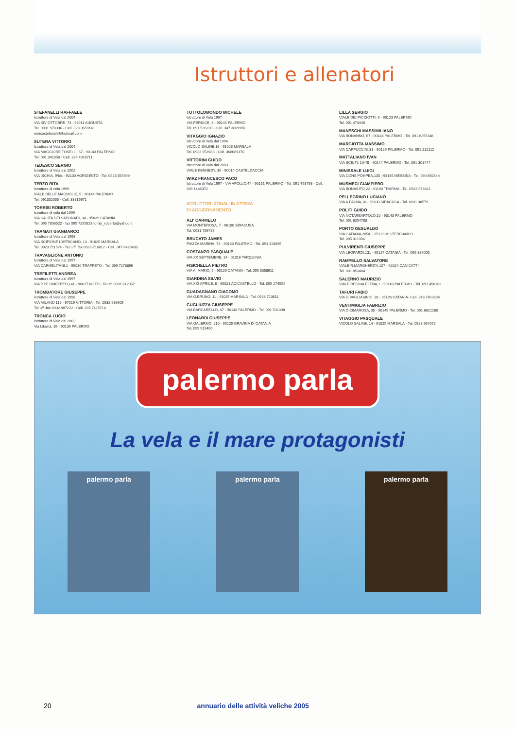Istruttori e allenatori
STEFANELLI RAFFAELE
Istruttore di Vela dal 2004
VIA XIV OTTOBRE, 74 - 96011 AUGUSTA
Tel. 0931 978336 - Cell. 328 3659141
enricostefanelli@hotmail.com
SUTERA VITTORIO
Istruttore di Vela dal 2004
VIA MAGGIORE TOSELLI, 67 - 90143 PALERMO
Tel. 091 341858 - Cell. 339 4016711
TEDESCO SERGIO
Istruttore di Vela dal 2002
VIA ISCHIA, 9/bis - 92100 AGRIGENTO - Tel. 0923 554909
TERZO RITA
Istruttore di vela 1999
VIALE DELLE MAGNOLIE, 5 - 90144 PALERMO
Tel. 091302055 - Cell. 33816671
TORRISI ROBERTO
Istruttore di vela dal 1999
VIA SALITA DEI SAPONARI, 34 - 95039 CATANIA
Tel. 095 7806522 - fax 095 7255823 torrisi_roberto@yahoo.it
TRAMATI GIANMARCO
Istruttore di Vela dal 1998
VIA SCIPIONE L'AFRICANO, 13 - 91025 MARSALA
Tel. 0923 711524 - Tel. uff. fax 0923-716012 - Cell. 347 6428433
TRAVAGLIONE ANTONIO
Istruttore di Vela dal 1997
VIA CARMELITANI,1 - 95030 TRAPPETO - Tel. 095 7178896
TREFILETTI ANDREA
Istruttore di Vela dal 1997
VIA P.PE UMBERTO,141 - 96017 NOTO - Tel.ab.0931 812067
TROMBATORE GIUSEPPE
Istruttore di Vela dal 1998
VIA MILANO 115 - 97019 VITTORIA - Tel. 0932 986909
Tel.uff.-fax 0932 987222 - Cell. 335 7415714
TRONCA LUCIO
Istruttore di Vela dal 2002
Via Libertà, 39 - 90139 PALERMO
TUTTOLOMONDO MICHELE
Istruttore di Vela 1997
VIA PERNICE, 3 - 90144 PALERMO
Tel. 091 526230 - Cell. 347 3889956
VITAGGIO IGNAZIO
Istruttore di Vela dal 1994
VICOLO SALINE,16 - 91025 MARSALA
Tel. 0923 953983 - Cell. 368689370
VITTORINI GUIDO
Istruttore di Vela dal 2003
VIALE KENNEDY, 35 - 90014 CASTELDACCIA
WIRZ FRANCESCO PACO
Istruttore di Vela 1997 - VIA APOLLO,44 - 90151 PALERMO - Tel. 091 453798 - Cell. 339 1446372
ISTRUTTORI ZONALI IN ATTESA
DI AGGIORNAMENTO
ALI' CARMELO
VIA MONTEROSA, 7 - 96100 SIRACUSA
Tel. 0931 756736
BRUCATO JAMES
PIAZZA MARINA, 74 - 90133 PALERMO - Tel. 091 328895
COSTANZO PASQUALE
VIA XX SETTEMBRE, 14 - 01016 TARQUINIA
FISICHELLA PIETRO
VIA A. MARIO, 5 - 95129 CATANIA - Tel. 095 5358611
GIARDINA SILVIO
VIA XXI APRILE, 8 - 95021 ACICASTELLO - Tel. 095 274555
GUADAGNANO GIACOMO
VIA G.BRUNO, 11 - 91025 MARSALA - Tel. 0923 713611
GUGLIUZZA GIUSEPPE
VIA BARCARELLO, 47 - 90148 PALERMO - Tel. 091 531398
LEONARDI GIUSEPPE
VIA GALERMO, 210 - 95125 GRAVINA DI CATANIA
Tel. 095 515400
LILLA SERGIO
VIALE DEI PICCIOTTI, 9 - 90123 PALERMO
Tel. 091 474446
MANESCHI MASSIMILIANO
VIA BONANNO, 67 - 90144 PALERMO - Tel. 091 6255348
MARGIOTTA MASSIMO
VIA CAPPUCCINI,31 - 90129 PALERMO - Tel. 091 212112
MATTALIANO IVAN
VIA SCIUTI, 104/B - 90144 PALERMO - Tel. 091 301447
MINISSALE LUIGI
VIA CONS.POMPEA,135 - 98165 MESSINA - Tel. 090 692344
MUSMECI GIAMPIERO
VIA BONAIUTO,22 - 91100 TRAPANI - Tel. 0923 873821
PELLEGRINO LUCIANO
VIA A.PALMA,10 - 96100 SIRACUSA - Tel. 0931 30579
POLITI GUIDO
VIA NOTARBARTOLO,10 - 90143 PALERMO
Tel. 091 6254788
PORTO GESUALDO
VIA CATANIA,285/L - 95123 MISTERBIANCO
Tel. 095 311904
PULVIRENTI GIUSEPPE
VIA LEOPARDI,131 - 95127 CATANIA - Tel. 095 386005
RAMPELLO SALVATORE
VIALE R.MARGHERITA,127 - 92024 CANICATTI'
Tel. 091 853484
SALERNO MAURIZIO
VIALE REGINA ELENA,1 - 90149 PALERMO - Tel. 091 450183
TAFURI FABIO
VIA G.VAGLIASINDI, 38 - 95126 CATANIA- Cell. 348 7423234
VENTIMIGLIA FABRIZIO
VIA D.CIMAROSA, 35 - 90145 PALERMO - Tel. 091 6821280
VITAGGIO PASQUALE
VICOLO SALINE, 14 - 91025 MARSALA - Tel. 0923 954072
palermo parla
La vela e il mare protagonisti
palermo parla palermo parla palermo parla
20 annuario delle attività veliche 2005